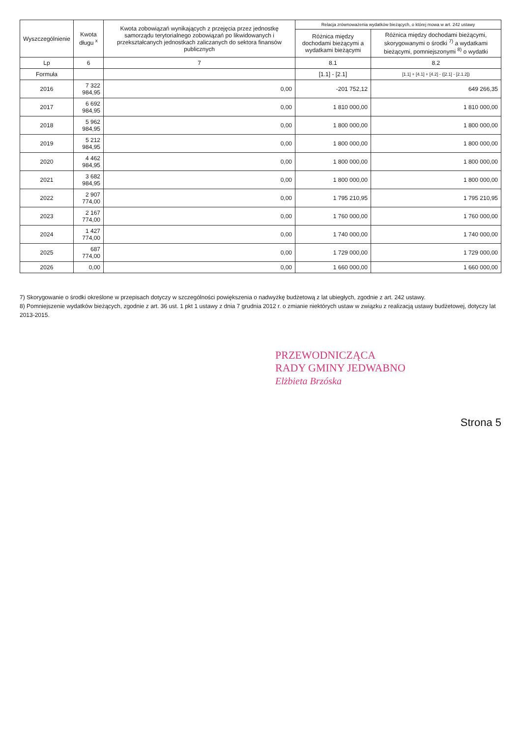| Wyszczególnienie | Kwota długu <sup>x</sup> | Kwota zobowiązań wynikających z przejęcia przez jednostkę samorządu terytorialnego zobowiązań po likwidowanych i przekształcanych jednostkach zaliczanych do sektora finansów publicznych | Relacja zrównoważenia wydatków bieżących, o której mowa w art. 242 ustawy | |
| --- | --- | --- | --- | --- |
| | | | Różnica między dochodami bieżącymi a wydatkami bieżącymi | Różnica między dochodami bieżącymi, skorygowanymi o środki <sup>7)</sup> a wydatkami bieżącymi, pomniejszonymi <sup>8)</sup> o wydatki |
| Lp | 6 | 7 | 8.1 | 8.2 |
| Formuła | | | [1.1] - [2.1] | [1.1] + [4.1] + [4.2] - ([2.1] - [2.1.2]) |
| 2016 | 7 322 984,95 | 0,00 | -201 752,12 | 649 266,35 |
| 2017 | 6 692 984,95 | 0,00 | 1 810 000,00 | 1 810 000,00 |
| 2018 | 5 962 984,95 | 0,00 | 1 800 000,00 | 1 800 000,00 |
| 2019 | 5 212 984,95 | 0,00 | 1 800 000,00 | 1 800 000,00 |
| 2020 | 4 462 984,95 | 0,00 | 1 800 000,00 | 1 800 000,00 |
| 2021 | 3 682 984,95 | 0,00 | 1 800 000,00 | 1 800 000,00 |
| 2022 | 2 907 774,00 | 0,00 | 1 795 210,95 | 1 795 210,95 |
| 2023 | 2 167 774,00 | 0,00 | 1 760 000,00 | 1 760 000,00 |
| 2024 | 1 427 774,00 | 0,00 | 1 740 000,00 | 1 740 000,00 |
| 2025 | 687 774,00 | 0,00 | 1 729 000,00 | 1 729 000,00 |
| 2026 | 0,00 | 0,00 | 1 660 000,00 | 1 660 000,00 |
7) Skorygowanie o środki określone w przepisach dotyczy w szczególności powiększenia o nadwyżkę budżetową z lat ubiegłych, zgodnie z art. 242 ustawy.
8) Pomniejszenie wydatków bieżących, zgodnie z art. 36 ust. 1 pkt 1 ustawy z dnia 7 grudnia 2012 r. o zmianie niektórych ustaw w związku z realizacją ustawy budżetowej, dotyczy lat 2013-2015.
PRZEWODNICZĄCA
RADY GMINY JEDWABNO
Elżbieta Brzóska
Strona 5